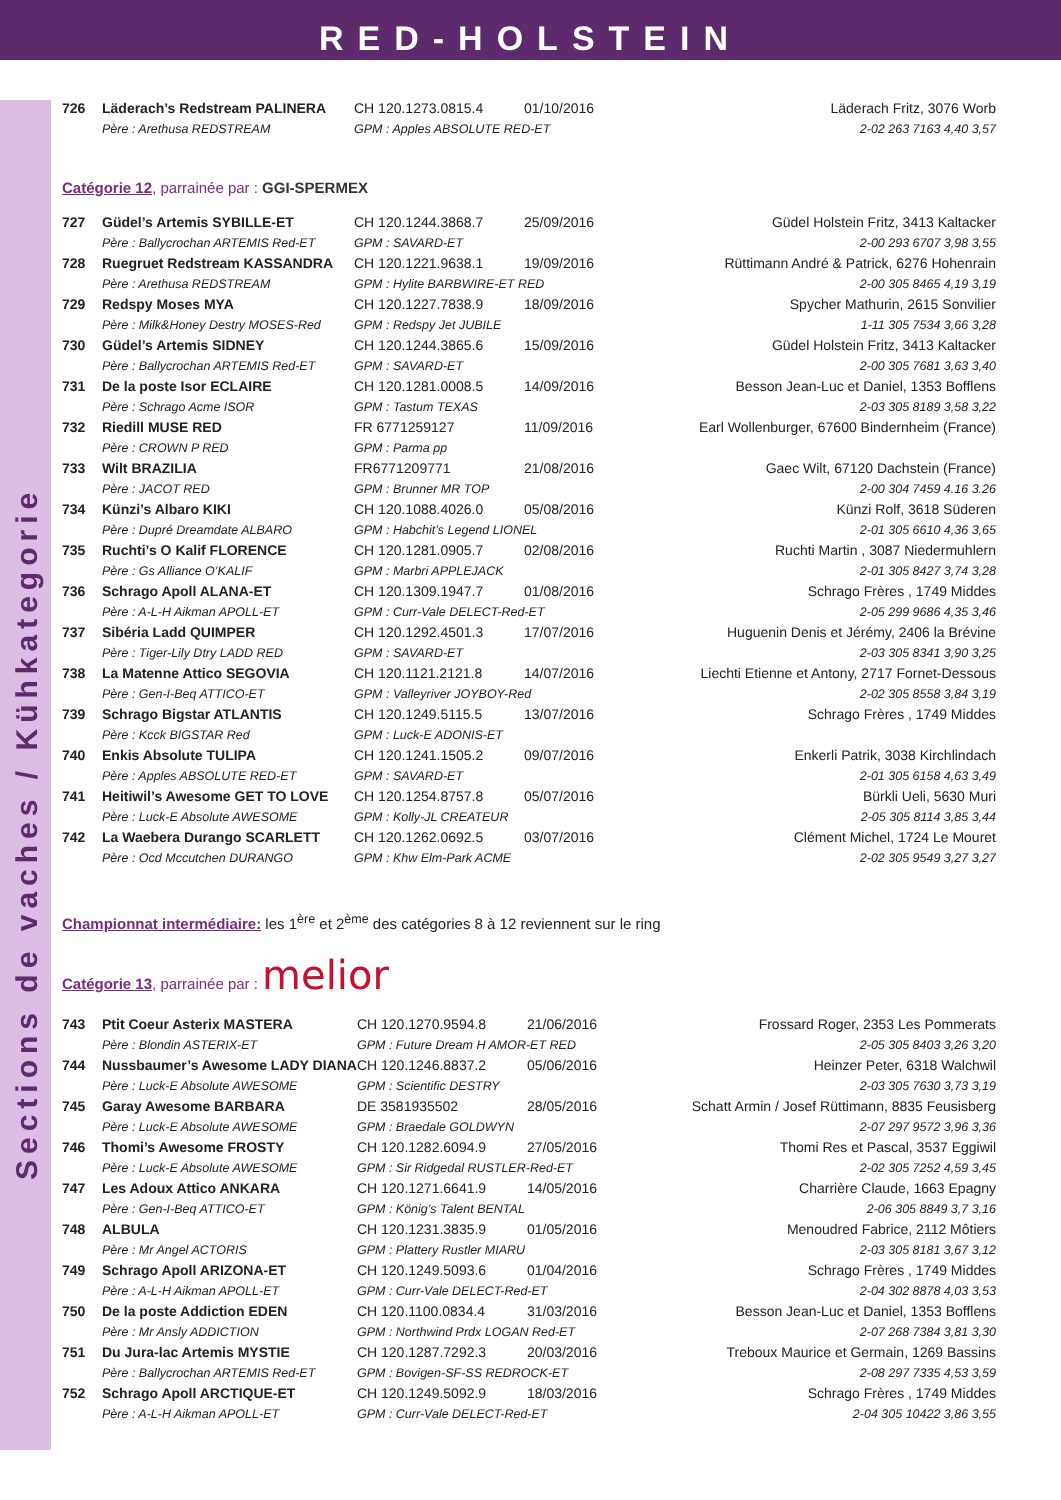RED-HOLSTEIN
Sections de vaches / Kühkategorie
| 726 | Läderach’s Redstream PALINERA | CH 120.1273.0815.4 | 01/10/2016 | Läderach Fritz, 3076 Worb |
| | Père : Arethusa REDSTREAM | GPM : Apples ABSOLUTE RED-ET | | 2-02 263 7163 4,40 3,57 |
Catégorie 12, parrainée par : GGI-SPERMEX
| 727 | Güdel’s Artemis SYBILLE-ET | CH 120.1244.3868.7 | 25/09/2016 | Güdel Holstein Fritz, 3413 Kaltacker |
| | Père : Ballycrochan ARTEMIS Red-ET | GPM : SAVARD-ET | | 2-00 293 6707 3,98 3,55 |
| 728 | Ruegruet Redstream KASSANDRA | CH 120.1221.9638.1 | 19/09/2016 | Rüttimann André & Patrick, 6276 Hohenrain |
| | Père : Arethusa REDSTREAM | GPM : Hylite BARBWIRE-ET RED | | 2-00 305 8465 4,19 3,19 |
| 729 | Redspy Moses MYA | CH 120.1227.7838.9 | 18/09/2016 | Spycher Mathurin, 2615 Sonvilier |
| | Père : Milk&Honey Destry MOSES-Red | GPM : Redspy Jet JUBILE | | 1-11 305 7534 3,66 3,28 |
| 730 | Güdel’s Artemis SIDNEY | CH 120.1244.3865.6 | 15/09/2016 | Güdel Holstein Fritz, 3413 Kaltacker |
| | Père : Ballycrochan ARTEMIS Red-ET | GPM : SAVARD-ET | | 2-00 305 7681 3,63 3,40 |
| 731 | De la poste Isor ECLAIRE | CH 120.1281.0008.5 | 14/09/2016 | Besson Jean-Luc et Daniel, 1353 Bofflens |
| | Père : Schrago Acme ISOR | GPM : Tastum TEXAS | | 2-03 305 8189 3,58 3,22 |
| 732 | Riedill MUSE RED | FR 6771259127 | 11/09/2016 | Earl Wollenburger, 67600 Bindernheim (France) |
| | Père : CROWN P RED | GPM : Parma pp | | |
| 733 | Wilt BRAZILIA | FR6771209771 | 21/08/2016 | Gaec Wilt, 67120 Dachstein (France) |
| | Père : JACOT RED | GPM : Brunner MR TOP | | 2-00 304 7459 4.16 3.26 |
| 734 | Künzi’s Albaro KIKI | CH 120.1088.4026.0 | 05/08/2016 | Künzi Rolf, 3618 Süderen |
| | Père : Dupré Dreamdate ALBARO | GPM : Habchit’s Legend LIONEL | | 2-01 305 6610 4,36 3,65 |
| 735 | Ruchti’s O Kalif FLORENCE | CH 120.1281.0905.7 | 02/08/2016 | Ruchti Martin , 3087 Niedermuhlern |
| | Père : Gs Alliance O’KALIF | GPM : Marbri APPLEJACK | | 2-01 305 8427 3,74 3,28 |
| 736 | Schrago Apoll ALANA-ET | CH 120.1309.1947.7 | 01/08/2016 | Schrago Frères , 1749 Middes |
| | Père : A-L-H Aikman APOLL-ET | GPM : Curr-Vale DELECT-Red-ET | | 2-05 299 9686 4,35 3,46 |
| 737 | Sibéria Ladd QUIMPER | CH 120.1292.4501.3 | 17/07/2016 | Huguenin Denis et Jérémy, 2406 la Brévine |
| | Père : Tiger-Lily Dtry LADD RED | GPM : SAVARD-ET | | 2-03 305 8341 3,90 3,25 |
| 738 | La Matenne Attico SEGOVIA | CH 120.1121.2121.8 | 14/07/2016 | Liechti Etienne et Antony, 2717 Fornet-Dessous |
| | Père : Gen-I-Beq ATTICO-ET | GPM : Valleyriver JOYBOY-Red | | 2-02 305 8558 3,84 3,19 |
| 739 | Schrago Bigstar ATLANTIS | CH 120.1249.5115.5 | 13/07/2016 | Schrago Frères , 1749 Middes |
| | Père : Kcck BIGSTAR Red | GPM : Luck-E ADONIS-ET | | |
| 740 | Enkis Absolute TULIPA | CH 120.1241.1505.2 | 09/07/2016 | Enkerli Patrik, 3038 Kirchlindach |
| | Père : Apples ABSOLUTE RED-ET | GPM : SAVARD-ET | | 2-01 305 6158 4,63 3,49 |
| 741 | Heitiwil’s Awesome GET TO LOVE | CH 120.1254.8757.8 | 05/07/2016 | Bürkli Ueli, 5630 Muri |
| | Père : Luck-E Absolute AWESOME | GPM : Kolly-JL CREATEUR | | 2-05 305 8114 3,85 3,44 |
| 742 | La Waebera Durango SCARLETT | CH 120.1262.0692.5 | 03/07/2016 | Clément Michel, 1724 Le Mouret |
| | Père : Ocd Mccutchen DURANGO | GPM : Khw Elm-Park ACME | | 2-02 305 9549 3,27 3,27 |
Championnat intermédiaire: les 1<sup>ère</sup> et 2<sup>ème</sup> des catégories 8 à 12 reviennent sur le ring
Catégorie 13, parrainée par : melior
| 743 | Ptit Coeur Asterix MASTERA | CH 120.1270.9594.8 | 21/06/2016 | Frossard Roger, 2353 Les Pommerats |
| | Père : Blondin ASTERIX-ET | GPM : Future Dream H AMOR-ET RED | | 2-05 305 8403 3,26 3,20 |
| 744 | Nussbaumer’s Awesome LADY DIANA | CH 120.1246.8837.2 | 05/06/2016 | Heinzer Peter, 6318 Walchwil |
| | Père : Luck-E Absolute AWESOME | GPM : Scientific DESTRY | | 2-03 305 7630 3,73 3,19 |
| 745 | Garay Awesome BARBARA | DE 3581935502 | 28/05/2016 | Schatt Armin / Josef Rüttimann, 8835 Feusisberg |
| | Père : Luck-E Absolute AWESOME | GPM : Braedale GOLDWYN | | 2-07 297 9572 3,96 3,36 |
| 746 | Thomi’s Awesome FROSTY | CH 120.1282.6094.9 | 27/05/2016 | Thomi Res et Pascal, 3537 Eggiwil |
| | Père : Luck-E Absolute AWESOME | GPM : Sir Ridgedal RUSTLER-Red-ET | | 2-02 305 7252 4,59 3,45 |
| 747 | Les Adoux Attico ANKARA | CH 120.1271.6641.9 | 14/05/2016 | Charrière Claude, 1663 Epagny |
| | Père : Gen-I-Beq ATTICO-ET | GPM : König’s Talent BENTAL | | 2-06 305 8849 3,7 3,16 |
| 748 | ALBULA | CH 120.1231.3835.9 | 01/05/2016 | Menoudred Fabrice, 2112 Môtiers |
| | Père : Mr Angel ACTORIS | GPM : Plattery Rustler MIARU | | 2-03 305 8181 3,67 3,12 |
| 749 | Schrago Apoll ARIZONA-ET | CH 120.1249.5093.6 | 01/04/2016 | Schrago Frères , 1749 Middes |
| | Père : A-L-H Aikman APOLL-ET | GPM : Curr-Vale DELECT-Red-ET | | 2-04 302 8878 4,03 3,53 |
| 750 | De la poste Addiction EDEN | CH 120.1100.0834.4 | 31/03/2016 | Besson Jean-Luc et Daniel, 1353 Bofflens |
| | Père : Mr Ansly ADDICTION | GPM : Northwind Prdx LOGAN Red-ET | | 2-07 268 7384 3,81 3,30 |
| 751 | Du Jura-lac Artemis MYSTIE | CH 120.1287.7292.3 | 20/03/2016 | Treboux Maurice et Germain, 1269 Bassins |
| | Père : Ballycrochan ARTEMIS Red-ET | GPM : Bovigen-SF-SS REDROCK-ET | | 2-08 297 7335 4,53 3,59 |
| 752 | Schrago Apoll ARCTIQUE-ET | CH 120.1249.5092.9 | 18/03/2016 | Schrago Frères , 1749 Middes |
| | Père : A-L-H Aikman APOLL-ET | GPM : Curr-Vale DELECT-Red-ET | | 2-04 305 10422 3,86 3,55 |